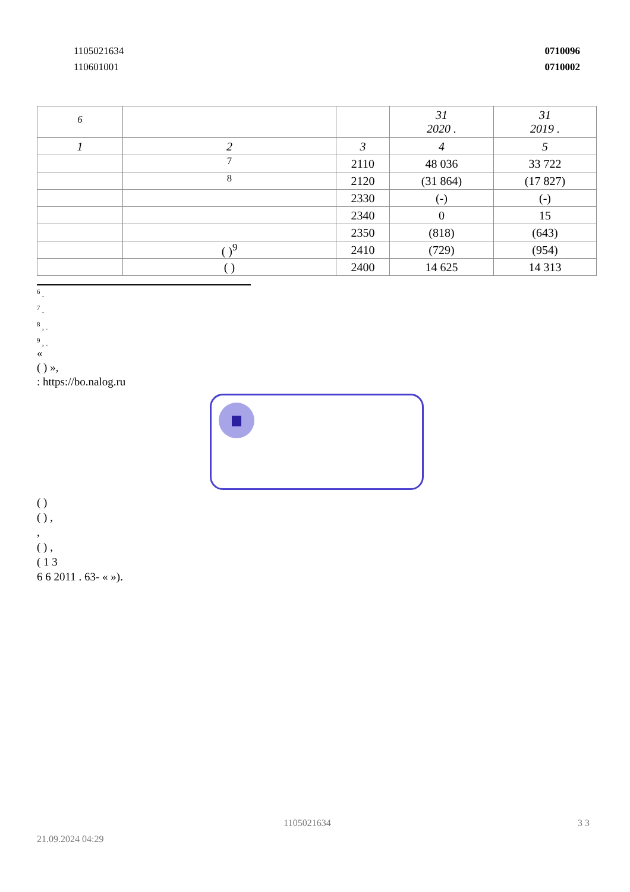1105021634 0710096
110601001 0710002
| <sup>6</sup> | | | 31 2020 . | 31 2019 . |
| --- | --- | --- | --- | --- |
| 1 | 2 | 3 | 4 | 5 |
| | <sup>7</sup> | 2110 | 48 036 | 33 722 |
| | <sup>8</sup> | 2120 | (31 864) | (17 827) |
| | | 2330 | (-) | (-) |
| | | 2340 | 0 | 15 |
| | | 2350 | (818) | (643) |
| | ( )<sup>9</sup> | 2410 | (729) | (954) |
| | ( ) | 2400 | 14 625 | 14 313 |
<sup>6</sup> .
<sup>7</sup> .
<sup>8</sup> , .
<sup>9</sup> , .
«
( ) »,
: https://bo.nalog.ru
( )
( ) ,
,
( ) ,
( 1 3
6 6 2011 . 63- « »).
1105021634 3 3
21.09.2024 04:29